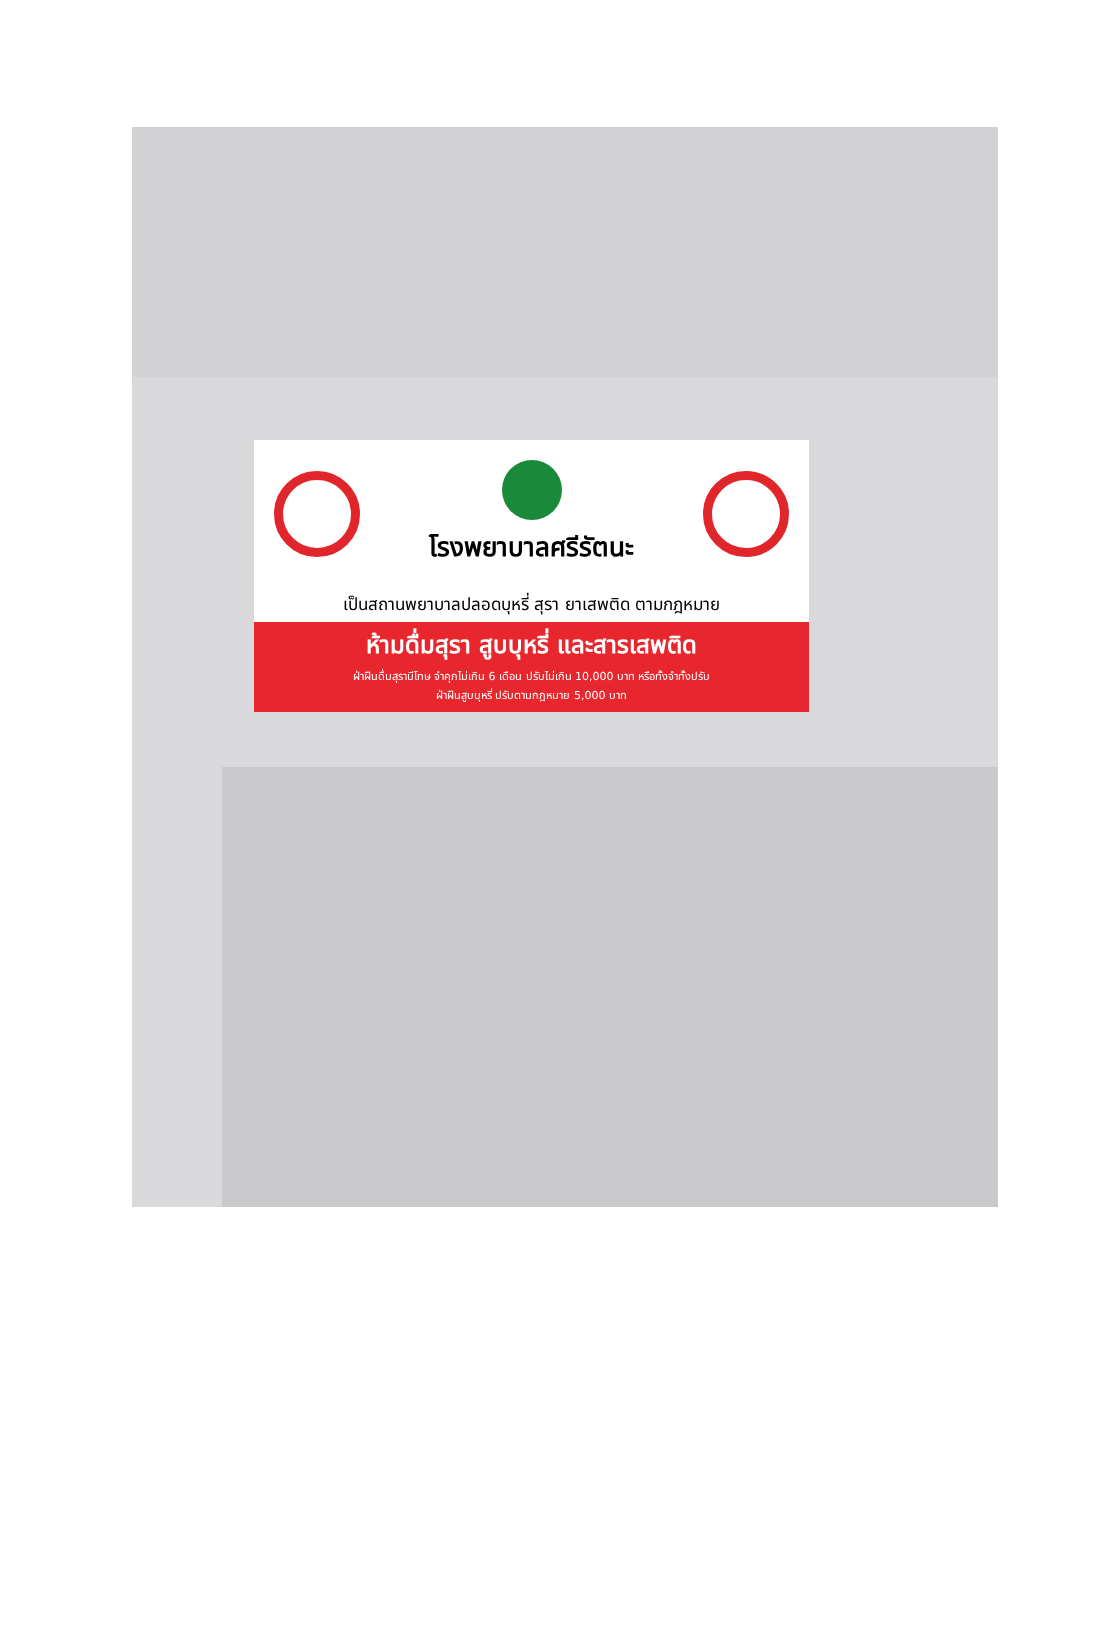โรงพยาบาลศรีรัตนะ
เป็นสถานพยาบาลปลอดบุหรี่ สุรา ยาเสพติด ตามกฎหมาย
ห้ามดื่มสุรา สูบบุหรี่ และสารเสพติด
ฝ่าฝืนดื่มสุรามีโทษ จำคุกไม่เกิน 6 เดือน ปรับไม่เกิน 10,000 บาท หรือทั้งจำทั้งปรับ
ฝ่าฝืนสูบบุหรี่ ปรับตามกฎหมาย 5,000 บาท